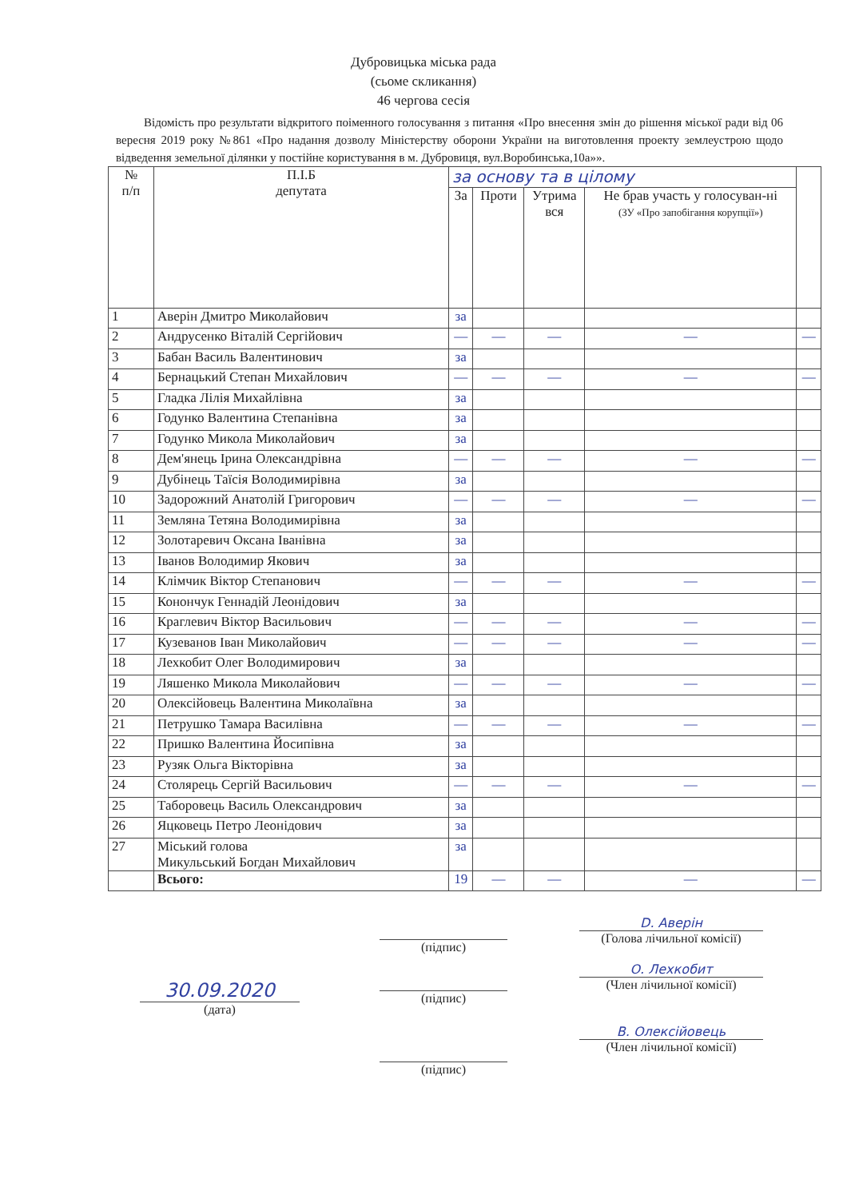Дубровицька міська рада
(сьоме скликання)
46 чергова сесія
Відомість про результати відкритого поіменного голосування з питання «Про внесення змін до рішення міської ради від 06 вересня 2019 року №861 «Про надання дозволу Міністерству оборони України на виготовлення проекту землеустрою щодо відведення земельної ділянки у постійне користування в м. Дубровиця, вул.Воробинська,10а»».
| № п/п | П.І.Б депутата | за основу та в цілому | | | | |
| --- | --- | --- | --- | --- | --- | --- |
| | | За | Проти | Утрима вся | Не брав участь у голосуван-ні (ЗУ «Про запобігання корупції») | |
| 1 | Аверін Дмитро Миколайович | за | | | | |
| 2 | Андрусенко Віталій Сергійович | — | — | — | — | — |
| 3 | Бабан Василь Валентинович | за | | | | |
| 4 | Бернацький Степан Михайлович | — | — | — | — | — |
| 5 | Гладка Лілія Михайлівна | за | | | | |
| 6 | Годунко Валентина Степанівна | за | | | | |
| 7 | Годунко Микола Миколайович | за | | | | |
| 8 | Дем'янець Ірина Олександрівна | — | — | — | — | — |
| 9 | Дубінець Таїсія Володимирівна | за | | | | |
| 10 | Задорожний Анатолій Григорович | — | — | — | — | — |
| 11 | Земляна Тетяна Володимирівна | за | | | | |
| 12 | Золотаревич Оксана Іванівна | за | | | | |
| 13 | Іванов Володимир Якович | за | | | | |
| 14 | Клімчик Віктор Степанович | — | — | — | — | — |
| 15 | Конончук Геннадій Леонідович | за | | | | |
| 16 | Краглевич Віктор Васильович | — | — | — | — | — |
| 17 | Кузеванов Іван Миколайович | — | — | — | — | — |
| 18 | Лехкобит Олег Володимирович | за | | | | |
| 19 | Ляшенко Микола Миколайович | — | — | — | — | — |
| 20 | Олексійовець Валентина Миколаївна | за | | | | |
| 21 | Петрушко Тамара Василівна | — | — | — | — | — |
| 22 | Пришко Валентина Йосипівна | за | | | | |
| 23 | Рузяк Ольга Вікторівна | за | | | | |
| 24 | Столярець Сергій Васильович | — | — | — | — | — |
| 25 | Таборовець Василь Олександрович | за | | | | |
| 26 | Яцковець Петро Леонідович | за | | | | |
| 27 | Міський голова Микульський Богдан Михайлович | за | | | | |
| | Всього: | 19 | — | — | — | — |
30.09.2020
(дата)
(підпис)
(підпис)
(підпис)
D. Аверін
(Голова лічильної комісії)
О. Лехкобит
(Член лічильної комісії)
В. Олексійовець
(Член лічильної комісії)